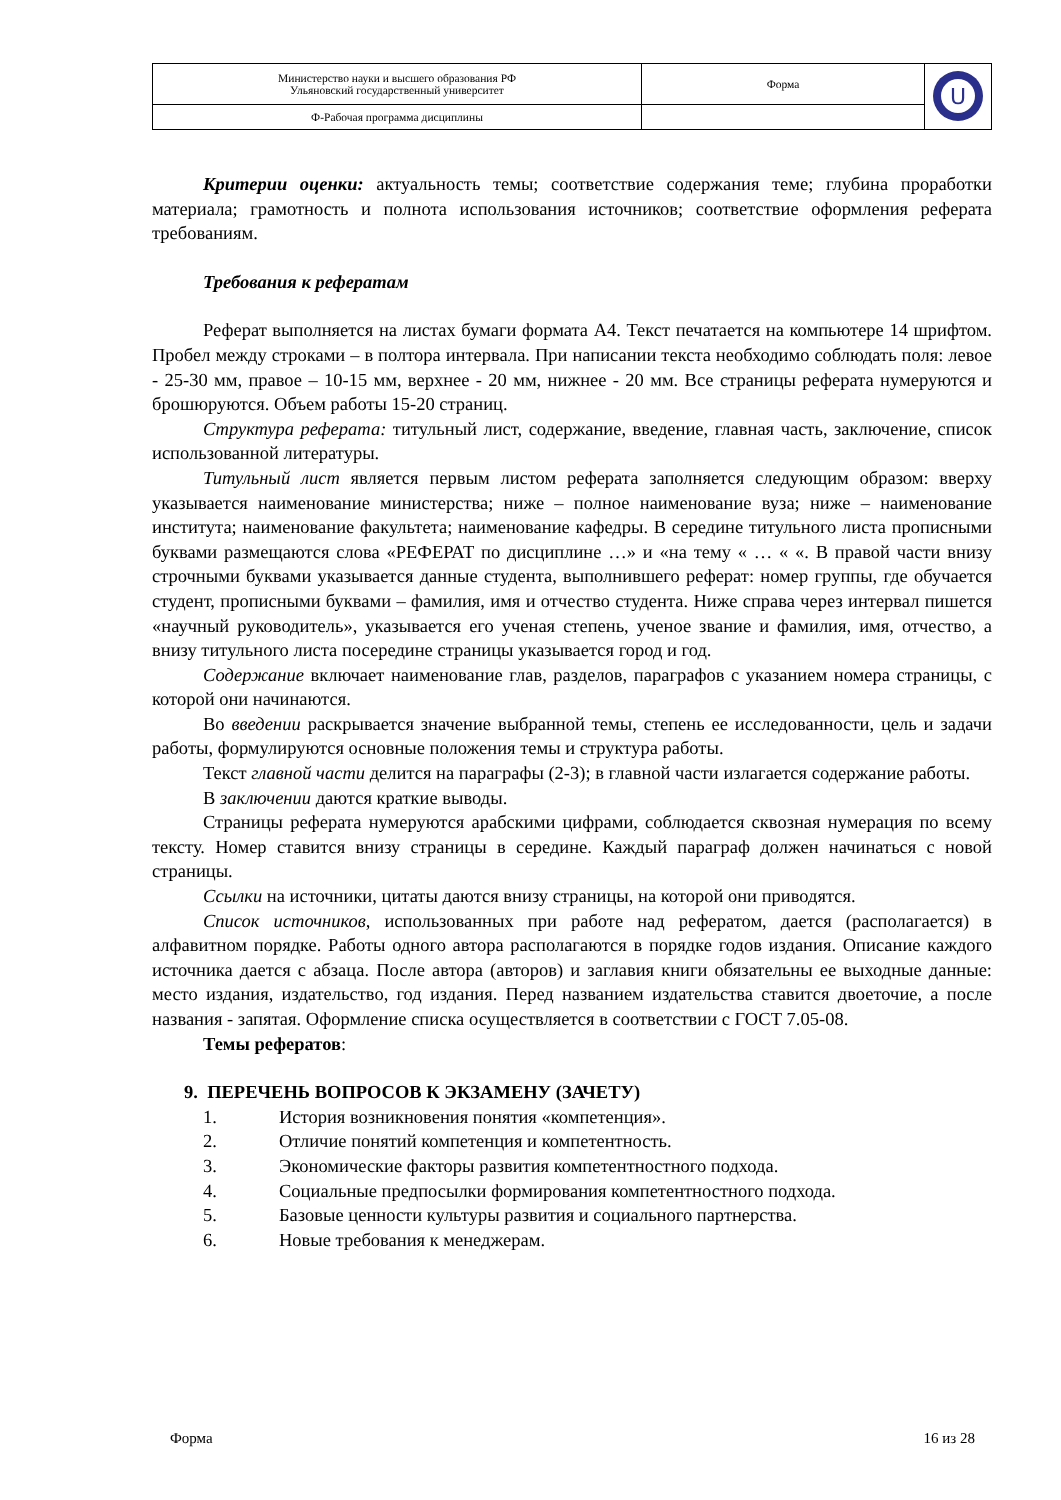| Министерство науки и высшего образования РФ Ульяновский государственный университет | Форма | U |
| Ф-Рабочая программа дисциплины | | |
Критерии оценки: актуальность темы; соответствие содержания теме; глубина проработки материала; грамотность и полнота использования источников; соответствие оформления реферата требованиям.
Требования к рефератам
Реферат выполняется на листах бумаги формата А4. Текст печатается на компьютере 14 шрифтом. Пробел между строками – в полтора интервала. При написании текста необходимо соблюдать поля: левое - 25-30 мм, правое – 10-15 мм, верхнее - 20 мм, нижнее - 20 мм. Все страницы реферата нумеруются и брошюруются. Объем работы 15-20 страниц.
Структура реферата: титульный лист, содержание, введение, главная часть, заключение, список использованной литературы.
Титульный лист является первым листом реферата заполняется следующим образом: вверху указывается наименование министерства; ниже – полное наименование вуза; ниже – наименование института; наименование факультета; наименование кафедры. В середине титульного листа прописными буквами размещаются слова «РЕФЕРАТ по дисциплине …» и «на тему « … « «. В правой части внизу строчными буквами указывается данные студента, выполнившего реферат: номер группы, где обучается студент, прописными буквами – фамилия, имя и отчество студента. Ниже справа через интервал пишется «научный руководитель», указывается его ученая степень, ученое звание и фамилия, имя, отчество, а внизу титульного листа посередине страницы указывается город и год.
Содержание включает наименование глав, разделов, параграфов с указанием номера страницы, с которой они начинаются.
Во введении раскрывается значение выбранной темы, степень ее исследованности, цель и задачи работы, формулируются основные положения темы и структура работы.
Текст главной части делится на параграфы (2-3); в главной части излагается содержание работы.
В заключении даются краткие выводы.
Страницы реферата нумеруются арабскими цифрами, соблюдается сквозная нумерация по всему тексту. Номер ставится внизу страницы в середине. Каждый параграф должен начинаться с новой страницы.
Ссылки на источники, цитаты даются внизу страницы, на которой они приводятся.
Список источников, использованных при работе над рефератом, дается (располагается) в алфавитном порядке. Работы одного автора располагаются в порядке годов издания. Описание каждого источника дается с абзаца. После автора (авторов) и заглавия книги обязательны ее выходные данные: место издания, издательство, год издания. Перед названием издательства ставится двоеточие, а после названия - запятая. Оформление списка осуществляется в соответствии с ГОСТ 7.05-08.
Темы рефератов:
9. ПЕРЕЧЕНЬ ВОПРОСОВ К ЭКЗАМЕНУ (ЗАЧЕТУ)
1. История возникновения понятия «компетенция».
2. Отличие понятий компетенция и компетентность.
3. Экономические факторы развития компетентностного подхода.
4. Социальные предпосылки формирования компетентностного подхода.
5. Базовые ценности культуры развития и социального партнерства.
6. Новые требования к менеджерам.
Форма 16 из 28